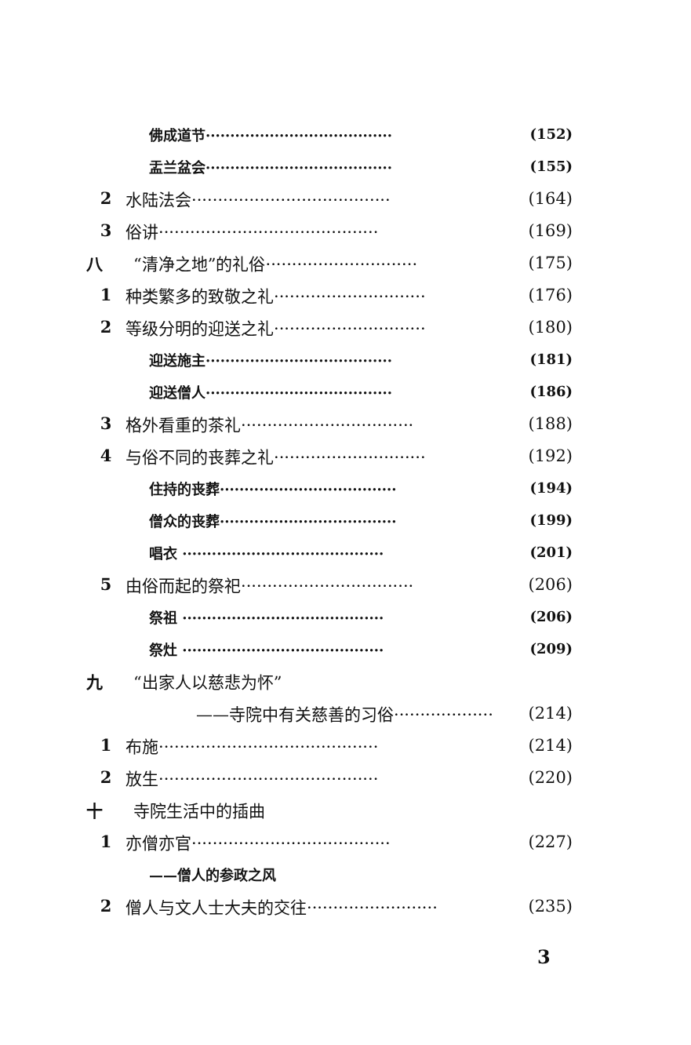佛成道节······································ (152)
盂兰盆会······································ (155)
2 水陆法会······································ (164)
3 俗讲·········································· (169)
八 “清净之地”的礼俗····························· (175)
1 种类繁多的致敬之礼····························· (176)
2 等级分明的迎送之礼····························· (180)
迎送施主······································ (181)
迎送僧人······································ (186)
3 格外看重的茶礼································· (188)
4 与俗不同的丧葬之礼····························· (192)
住持的丧葬···································· (194)
僧众的丧葬···································· (199)
唱衣 ········································· (201)
5 由俗而起的祭祀································· (206)
祭祖 ········································· (206)
祭灶 ········································· (209)
九 “出家人以慈悲为怀”
——寺院中有关慈善的习俗··················· (214)
1 布施·········································· (214)
2 放生·········································· (220)
十 寺院生活中的插曲
1 亦僧亦官······································ (227)
——僧人的参政之风
2 僧人与文人士大夫的交往························· (235)
3